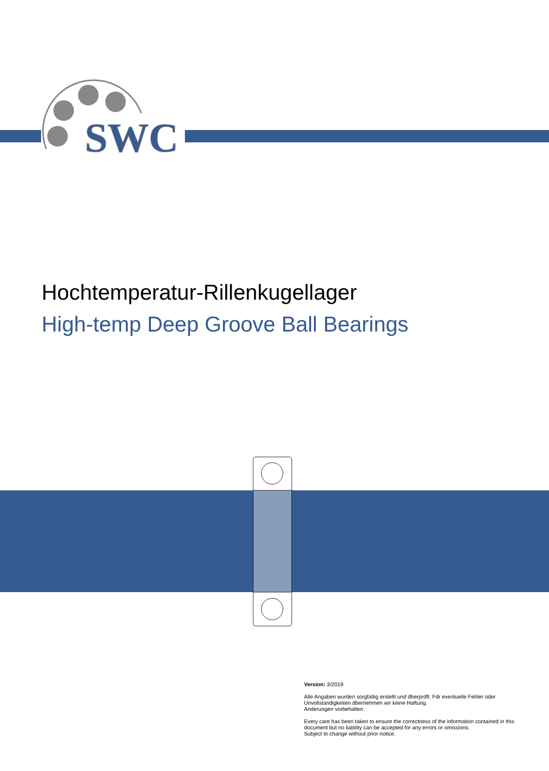SWC
Hochtemperatur-Rillenkugellager
High-temp Deep Groove Ball Bearings
Version: 3/2019
Alle Angaben wurden sorgfaltig erstellt und dberprdft. Fdr eventuelle Fehler oder Unvollstandigkeiten dbernehmen wir keine Haftung.
Anderungen vorbehalten.
Every care has been taken to ensure the correctness of the information contained in this document but no liability can be accepted for any errors or omissions.
Subject to change without prior notice.